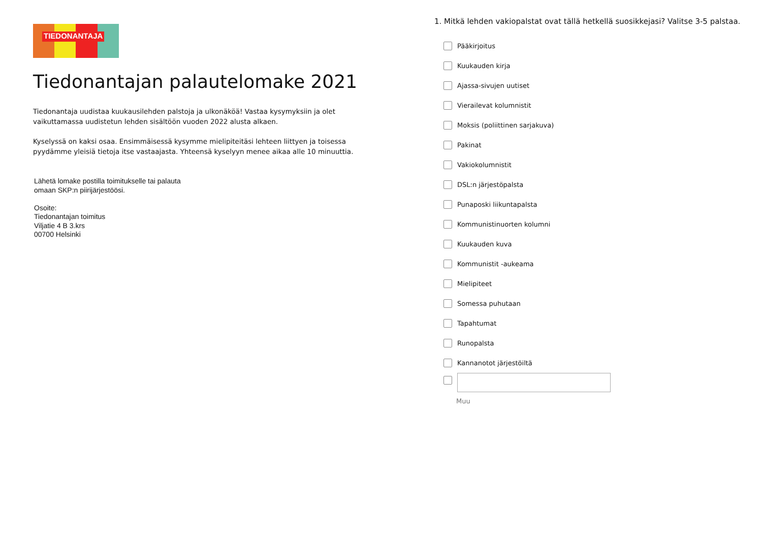TIEDONANTAJA
Tiedonantajan palautelomake 2021
Tiedonantaja uudistaa kuukausilehden palstoja ja ulkonäköä! Vastaa kysymyksiin ja olet vaikuttamassa uudistetun lehden sisältöön vuoden 2022 alusta alkaen.
Kyselyssä on kaksi osaa. Ensimmäisessä kysymme mielipiteitäsi lehteen liittyen ja toisessa pyydämme yleisiä tietoja itse vastaajasta. Yhteensä kyselyyn menee aikaa alle 10 minuuttia.
Lähetä lomake postilla toimitukselle tai palauta
omaan SKP:n piirijärjestöösi.
Osoite:
Tiedonantajan toimitus
Viljatie 4 B 3.krs
00700 Helsinki
1. Mitkä lehden vakiopalstat ovat tällä hetkellä suosikkejasi? Valitse 3-5 palstaa.
Pääkirjoitus
Kuukauden kirja
Ajassa-sivujen uutiset
Vierailevat kolumnistit
Moksis (poliittinen sarjakuva)
Pakinat
Vakiokolumnistit
DSL:n järjestöpalsta
Punaposki liikuntapalsta
Kommunistinuorten kolumni
Kuukauden kuva
Kommunistit -aukeama
Mielipiteet
Somessa puhutaan
Tapahtumat
Runopalsta
Kannanotot järjestöiltä
Muu